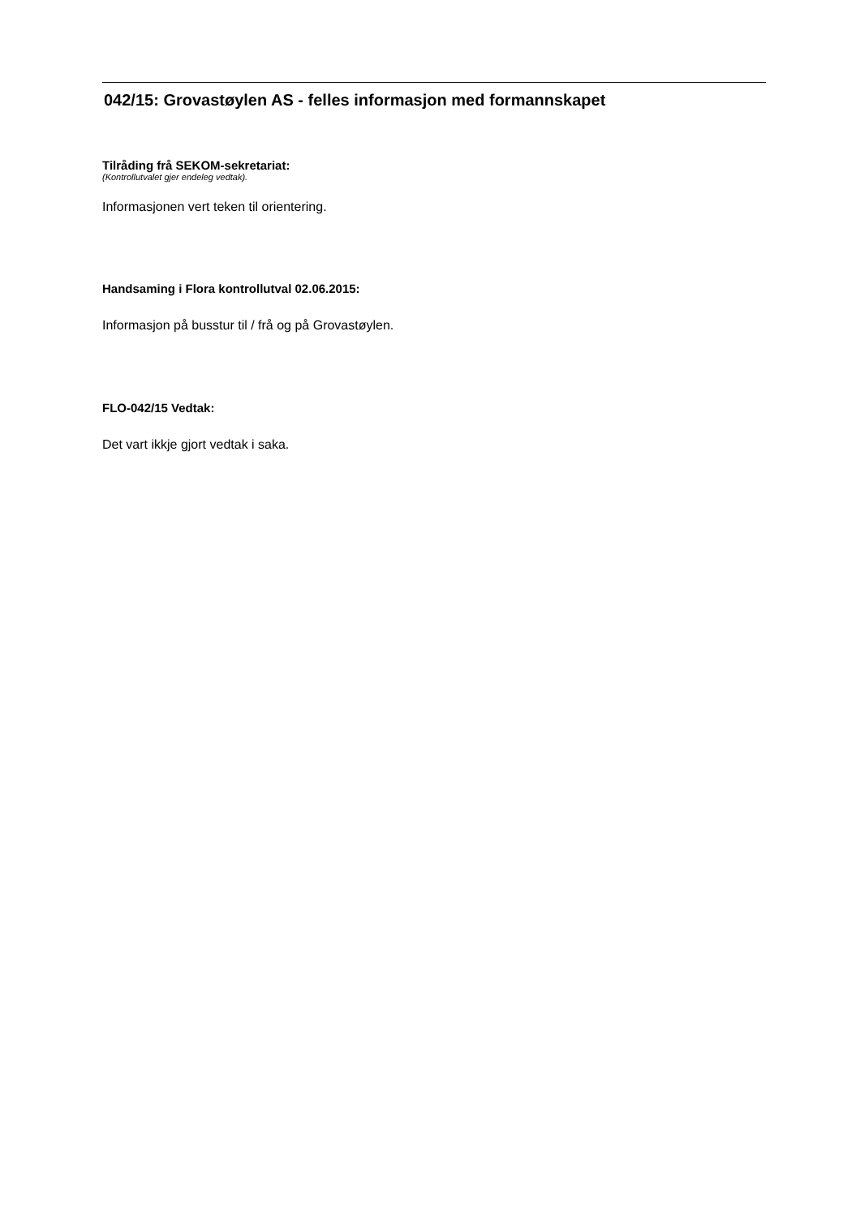042/15: Grovastøylen AS - felles informasjon med formannskapet
Tilråding frå SEKOM-sekretariat:
(Kontrollutvalet gjer endeleg vedtak).
Informasjonen vert teken til orientering.
Handsaming i Flora kontrollutval 02.06.2015:
Informasjon på busstur til / frå og på Grovastøylen.
FLO-042/15 Vedtak:
Det vart ikkje gjort vedtak i saka.